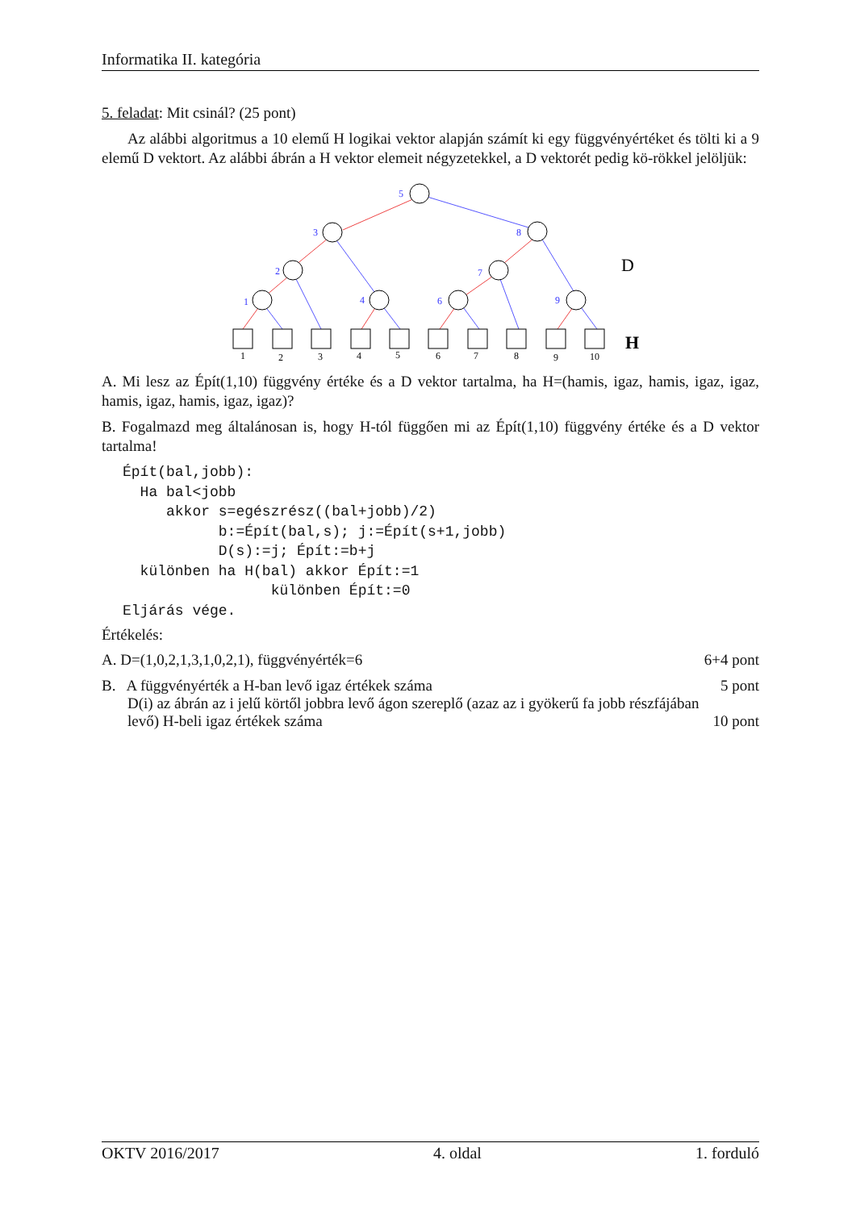Informatika II. kategória
5. feladat: Mit csinál? (25 pont)
Az alábbi algoritmus a 10 elemű H logikai vektor alapján számít ki egy függvényértéket és tölti ki a 9 elemű D vektort. Az alábbi ábrán a H vektor elemeit négyzetekkel, a D vektorét pedig kö-rökkel jelöljük:
5
3
8
2
7
1
4
6
9
1
2
3
4
5
6
7
8
9
10
D
H
A. Mi lesz az Épít(1,10) függvény értéke és a D vektor tartalma, ha H=(hamis, igaz, hamis, igaz, igaz, hamis, igaz, hamis, igaz, igaz)?
B. Fogalmazd meg általánosan is, hogy H-tól függően mi az Épít(1,10) függvény értéke és a D vektor tartalma!
Épít(bal,jobb):
  Ha bal<jobb
     akkor s=egészrész((bal+jobb)/2)
           b:=Épít(bal,s); j:=Épít(s+1,jobb)
           D(s):=j; Épít:=b+j
  különben ha H(bal) akkor Épít:=1
                 különben Épít:=0
Eljárás vége.
Értékelés:
A. D=(1,0,2,1,3,1,0,2,1), függvényérték=6 6+4 pont
B. A függvényérték a H-ban levő igaz értékek száma 5 pont
D(i) az ábrán az i jelű körtől jobbra levő ágon szereplő (azaz az i gyökerű fa jobb részfájában
levő) H-beli igaz értékek száma 10 pont
OKTV 2016/2017 4. oldal 1. forduló